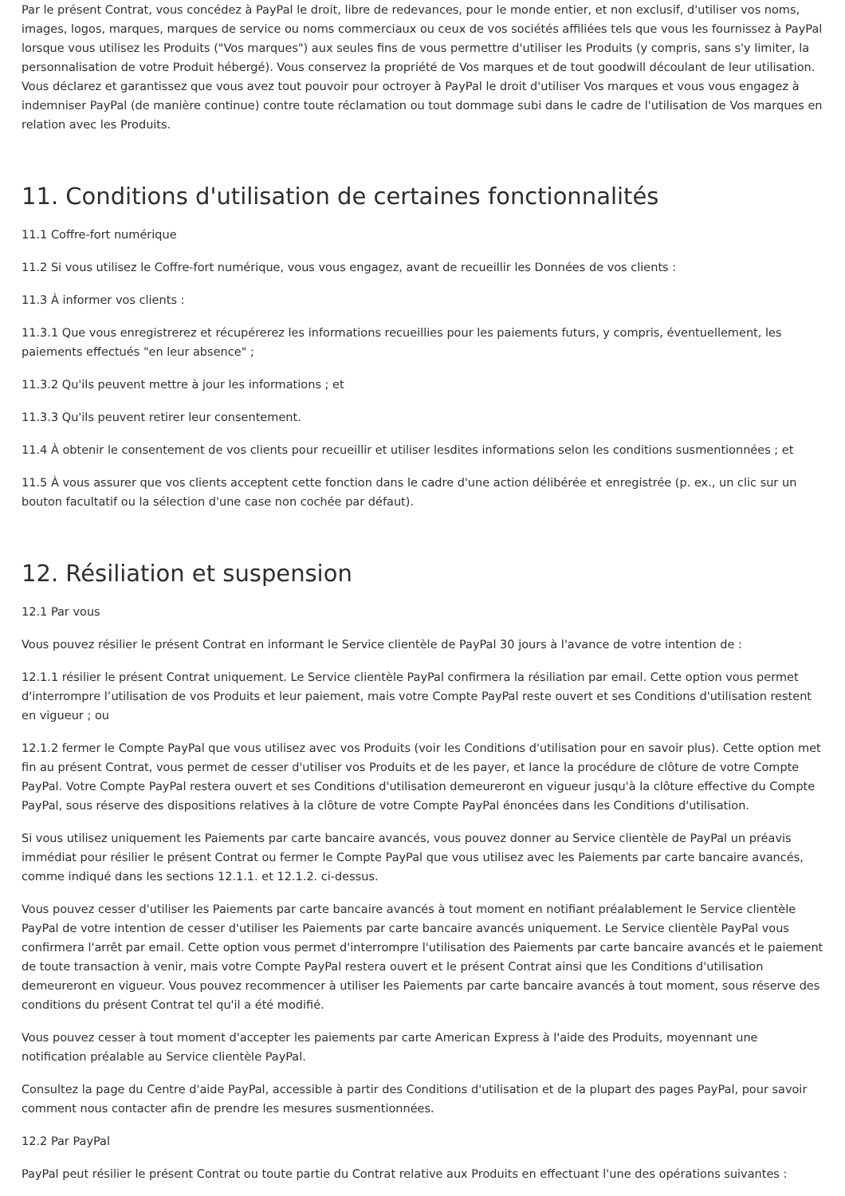Par le présent Contrat, vous concédez à PayPal le droit, libre de redevances, pour le monde entier, et non exclusif, d'utiliser vos noms, images, logos, marques, marques de service ou noms commerciaux ou ceux de vos sociétés affiliées tels que vous les fournissez à PayPal lorsque vous utilisez les Produits ("Vos marques") aux seules fins de vous permettre d'utiliser les Produits (y compris, sans s'y limiter, la personnalisation de votre Produit hébergé). Vous conservez la propriété de Vos marques et de tout goodwill découlant de leur utilisation. Vous déclarez et garantissez que vous avez tout pouvoir pour octroyer à PayPal le droit d'utiliser Vos marques et vous vous engagez à indemniser PayPal (de manière continue) contre toute réclamation ou tout dommage subi dans le cadre de l'utilisation de Vos marques en relation avec les Produits.
11. Conditions d'utilisation de certaines fonctionnalités
11.1 Coffre-fort numérique
11.2 Si vous utilisez le Coffre-fort numérique, vous vous engagez, avant de recueillir les Données de vos clients :
11.3 À informer vos clients :
11.3.1 Que vous enregistrerez et récupérerez les informations recueillies pour les paiements futurs, y compris, éventuellement, les paiements effectués "en leur absence" ;
11.3.2 Qu'ils peuvent mettre à jour les informations ; et
11.3.3 Qu'ils peuvent retirer leur consentement.
11.4 À obtenir le consentement de vos clients pour recueillir et utiliser lesdites informations selon les conditions susmentionnées ; et
11.5 À vous assurer que vos clients acceptent cette fonction dans le cadre d'une action délibérée et enregistrée (p. ex., un clic sur un bouton facultatif ou la sélection d'une case non cochée par défaut).
12. Résiliation et suspension
12.1 Par vous
Vous pouvez résilier le présent Contrat en informant le Service clientèle de PayPal 30 jours à l'avance de votre intention de :
12.1.1 résilier le présent Contrat uniquement. Le Service clientèle PayPal confirmera la résiliation par email. Cette option vous permet d'interrompre l’utilisation de vos Produits et leur paiement, mais votre Compte PayPal reste ouvert et ses Conditions d'utilisation restent en vigueur ; ou
12.1.2 fermer le Compte PayPal que vous utilisez avec vos Produits (voir les Conditions d'utilisation pour en savoir plus). Cette option met fin au présent Contrat, vous permet de cesser d'utiliser vos Produits et de les payer, et lance la procédure de clôture de votre Compte PayPal. Votre Compte PayPal restera ouvert et ses Conditions d'utilisation demeureront en vigueur jusqu'à la clôture effective du Compte PayPal, sous réserve des dispositions relatives à la clôture de votre Compte PayPal énoncées dans les Conditions d'utilisation.
Si vous utilisez uniquement les Paiements par carte bancaire avancés, vous pouvez donner au Service clientèle de PayPal un préavis immédiat pour résilier le présent Contrat ou fermer le Compte PayPal que vous utilisez avec les Paiements par carte bancaire avancés, comme indiqué dans les sections 12.1.1. et 12.1.2. ci-dessus.
Vous pouvez cesser d'utiliser les Paiements par carte bancaire avancés à tout moment en notifiant préalablement le Service clientèle PayPal de votre intention de cesser d'utiliser les Paiements par carte bancaire avancés uniquement. Le Service clientèle PayPal vous confirmera l'arrêt par email. Cette option vous permet d'interrompre l'utilisation des Paiements par carte bancaire avancés et le paiement de toute transaction à venir, mais votre Compte PayPal restera ouvert et le présent Contrat ainsi que les Conditions d'utilisation demeureront en vigueur. Vous pouvez recommencer à utiliser les Paiements par carte bancaire avancés à tout moment, sous réserve des conditions du présent Contrat tel qu'il a été modifié.
Vous pouvez cesser à tout moment d'accepter les paiements par carte American Express à l'aide des Produits, moyennant une notification préalable au Service clientèle PayPal.
Consultez la page du Centre d'aide PayPal, accessible à partir des Conditions d'utilisation et de la plupart des pages PayPal, pour savoir comment nous contacter afin de prendre les mesures susmentionnées.
12.2 Par PayPal
PayPal peut résilier le présent Contrat ou toute partie du Contrat relative aux Produits en effectuant l'une des opérations suivantes :